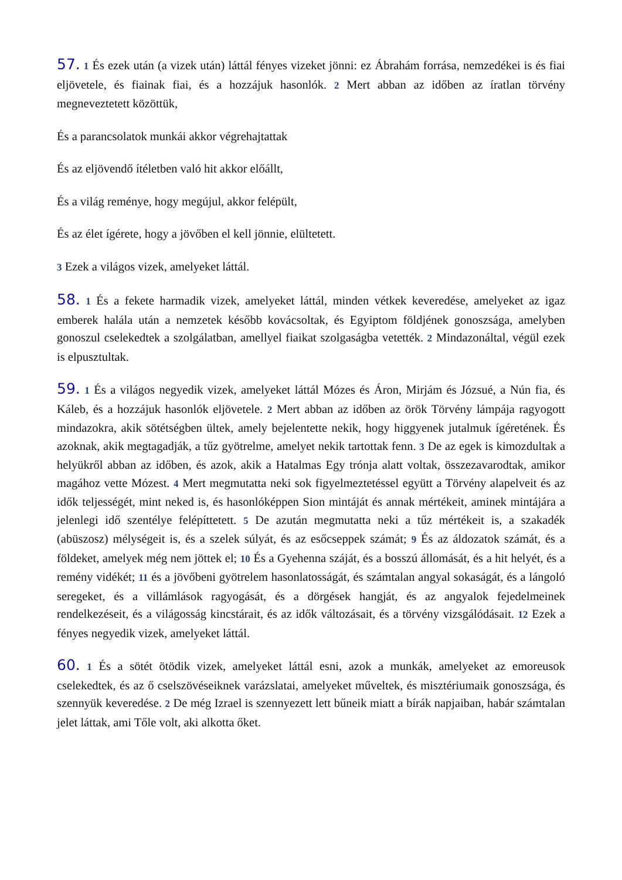57. 1 És ezek után (a vizek után) láttál fényes vizeket jönni: ez Ábrahám forrása, nemzedékei is és fiai eljövetele, és fiainak fiai, és a hozzájuk hasonlók. 2 Mert abban az időben az íratlan törvény megneveztetett közöttük,
És a parancsolatok munkái akkor végrehajtattak
És az eljövendő ítéletben való hit akkor előállt,
És a világ reménye, hogy megújul, akkor felépült,
És az élet ígérete, hogy a jövőben el kell jönnie, elültetett.
3 Ezek a világos vizek, amelyeket láttál.
58. 1 És a fekete harmadik vizek, amelyeket láttál, minden vétkek keveredése, amelyeket az igaz emberek halála után a nemzetek később kovácsoltak, és Egyiptom földjének gonoszsága, amelyben gonoszul cselekedtek a szolgálatban, amellyel fiaikat szolgaságba vetették. 2 Mindazonáltal, végül ezek is elpusztultak.
59. 1 És a világos negyedik vizek, amelyeket láttál Mózes és Áron, Mirjám és Józsué, a Nún fia, és Káleb, és a hozzájuk hasonlók eljövetele. 2 Mert abban az időben az örök Törvény lámpája ragyogott mindazokra, akik sötétségben ültek, amely bejelentette nekik, hogy higgyenek jutalmuk ígéretének. És azoknak, akik megtagadják, a tűz gyötrelme, amelyet nekik tartottak fenn. 3 De az egek is kimozdultak a helyükről abban az időben, és azok, akik a Hatalmas Egy trónja alatt voltak, összezavarodtak, amikor magához vette Mózest. 4 Mert megmutatta neki sok figyelmeztetéssel együtt a Törvény alapelveit és az idők teljességét, mint neked is, és hasonlóképpen Sion mintáját és annak mértékeit, aminek mintájára a jelenlegi idő szentélye felépíttetett. 5 De azután megmutatta neki a tűz mértékeit is, a szakadék (abüszosz) mélységeit is, és a szelek súlyát, és az esőcseppek számát; 9 És az áldozatok számát, és a földeket, amelyek még nem jöttek el; 10 És a Gyehenna száját, és a bosszú állomását, és a hit helyét, és a remény vidékét; 11 és a jövőbeni gyötrelem hasonlatosságát, és számtalan angyal sokaságát, és a lángoló seregeket, és a villámlások ragyogását, és a dörgések hangját, és az angyalok fejedelmeinek rendelkezéseit, és a világosság kincstárait, és az idők változásait, és a törvény vizsgálódásait. 12 Ezek a fényes negyedik vizek, amelyeket láttál.
60. 1 És a sötét ötödik vizek, amelyeket láttál esni, azok a munkák, amelyeket az emoreusok cselekedtek, és az ő cselszövéseiknek varázslatai, amelyeket műveltek, és misztériumaik gonoszsága, és szennyük keveredése. 2 De még Izrael is szennyezett lett bűneik miatt a bírák napjaiban, habár számtalan jelet láttak, ami Tőle volt, aki alkotta őket.